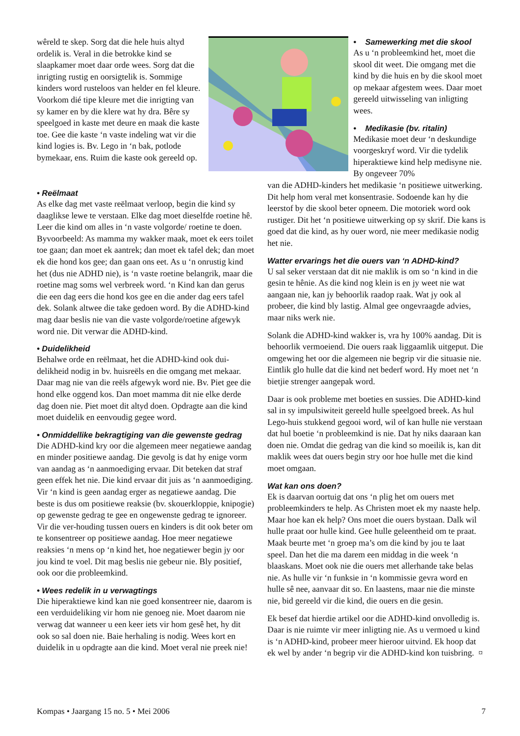wêreld te skep. Sorg dat die hele huis altyd ordelik is. Veral in die betrokke kind se slaapkamer moet daar orde wees. Sorg dat die inrigting rustig en oorsigtelik is. Sommige kinders word rusteloos van helder en fel kleure. Voorkom dié tipe kleure met die inrigting van sy kamer en by die klere wat hy dra. Bêre sy speelgoed in kaste met deure en maak die kaste toe. Gee die kaste ‘n vaste indeling wat vir die kind logies is. Bv. Lego in ‘n bak, potlode bymekaar, ens. Ruim die kaste ook gereeld op.
• Samewerking met die skool
As u ‘n probleemkind het, moet die skool dit weet. Die omgang met die kind by die huis en by die skool moet op mekaar afgestem wees. Daar moet gereeld uitwisseling van inligting wees.
• Medikasie (bv. ritalin)
Medikasie moet deur ‘n deskundige voorgeskryf word. Vir die tydelik hiperaktiewe kind help medisyne nie. By ongeveer 70%
• Reëlmaat
As elke dag met vaste reëlmaat verloop, begin die kind sy daaglikse lewe te verstaan. Elke dag moet dieselfde roetine hê. Leer die kind om alles in ‘n vaste volgorde/ roetine te doen. Byvoorbeeld: As mamma my wakker maak, moet ek eers toilet toe gaan; dan moet ek aantrek; dan moet ek tafel dek; dan moet ek die hond kos gee; dan gaan ons eet. As u ‘n onrustig kind het (dus nie ADHD nie), is ‘n vaste roetine belangrik, maar die roetine mag soms wel verbreek word. ‘n Kind kan dan gerus die een dag eers die hond kos gee en die ander dag eers tafel dek. Solank altwee die take gedoen word. By die ADHD-kind mag daar beslis nie van die vaste volgorde/roetine afgewyk word nie. Dit verwar die ADHD-kind.
• Duidelikheid
Behalwe orde en reëlmaat, het die ADHD-kind ook dui-delikheid nodig in bv. huisreëls en die omgang met mekaar. Daar mag nie van die reëls afgewyk word nie. Bv. Piet gee die hond elke oggend kos. Dan moet mamma dit nie elke derde dag doen nie. Piet moet dit altyd doen. Opdragte aan die kind moet duidelik en eenvoudig gegee word.
• Onmiddellike bekragtiging van die gewenste gedrag
Die ADHD-kind kry oor die algemeen meer negatiewe aandag en minder positiewe aandag. Die gevolg is dat hy enige vorm van aandag as ‘n aanmoediging ervaar. Dit beteken dat straf geen effek het nie. Die kind ervaar dit juis as ‘n aanmoediging. Vir ‘n kind is geen aandag erger as negatiewe aandag. Die beste is dus om positiewe reaksie (bv. skouerkloppie, knipogie) op gewenste gedrag te gee en ongewenste gedrag te ignoreer. Vir die ver-houding tussen ouers en kinders is dit ook beter om te konsentreer op positiewe aandag. Hoe meer negatiewe reaksies ‘n mens op ‘n kind het, hoe negatiewer begin jy oor jou kind te voel. Dit mag beslis nie gebeur nie. Bly positief, ook oor die probleemkind.
• Wees redelik in u verwagtings
Die hiperaktiewe kind kan nie goed konsentreer nie, daarom is een verduideliking vir hom nie genoeg nie. Moet daarom nie verwag dat wanneer u een keer iets vir hom gesê het, hy dit ook so sal doen nie. Baie herhaling is nodig. Wees kort en duidelik in u opdragte aan die kind. Moet veral nie preek nie!
van die ADHD-kinders het medikasie ‘n positiewe uitwerking. Dit help hom veral met konsentrasie. Sodoende kan hy die leerstof by die skool beter opneem. Die motoriek word ook rustiger. Dit het ‘n positiewe uitwerking op sy skrif. Die kans is goed dat die kind, as hy ouer word, nie meer medikasie nodig het nie.
Watter ervarings het die ouers van ‘n ADHD-kind?
U sal seker verstaan dat dit nie maklik is om so ‘n kind in die gesin te hênie. As die kind nog klein is en jy weet nie wat aangaan nie, kan jy behoorlik raadop raak. Wat jy ook al probeer, die kind bly lastig. Almal gee ongevraagde advies, maar niks werk nie.
Solank die ADHD-kind wakker is, vra hy 100% aandag. Dit is behoorlik vermoeiend. Die ouers raak liggaamlik uitgeput. Die omgewing het oor die algemeen nie begrip vir die situasie nie. Eintlik glo hulle dat die kind net bederf word. Hy moet net ‘n bietjie strenger aangepak word.
Daar is ook probleme met boeties en sussies. Die ADHD-kind sal in sy impulsiwiteit gereeld hulle speelgoed breek. As hul Lego-huis stukkend gegooi word, wil of kan hulle nie verstaan dat hul boetie ‘n probleemkind is nie. Dat hy niks daaraan kan doen nie. Omdat die gedrag van die kind so moeilik is, kan dit maklik wees dat ouers begin stry oor hoe hulle met die kind moet omgaan.
Wat kan ons doen?
Ek is daarvan oortuig dat ons ‘n plig het om ouers met probleemkinders te help. As Christen moet ek my naaste help. Maar hoe kan ek help? Ons moet die ouers bystaan. Dalk wil hulle praat oor hulle kind. Gee hulle geleentheid om te praat. Maak beurte met ‘n groep ma’s om die kind by jou te laat speel. Dan het die ma darem een middag in die week ‘n blaaskans. Moet ook nie die ouers met allerhande take belas nie. As hulle vir ‘n funksie in ‘n kommissie gevra word en hulle sê nee, aanvaar dit so. En laastens, maar nie die minste nie, bid gereeld vir die kind, die ouers en die gesin.
Ek besef dat hierdie artikel oor die ADHD-kind onvolledig is. Daar is nie ruimte vir meer inligting nie. As u vermoed u kind is ‘n ADHD-kind, probeer meer hieroor uitvind. Ek hoop dat ek wel by ander ‘n begrip vir die ADHD-kind kon tuisbring. ¤
Kompas • Jaargang 15 no. 5 • Mei 2006 7